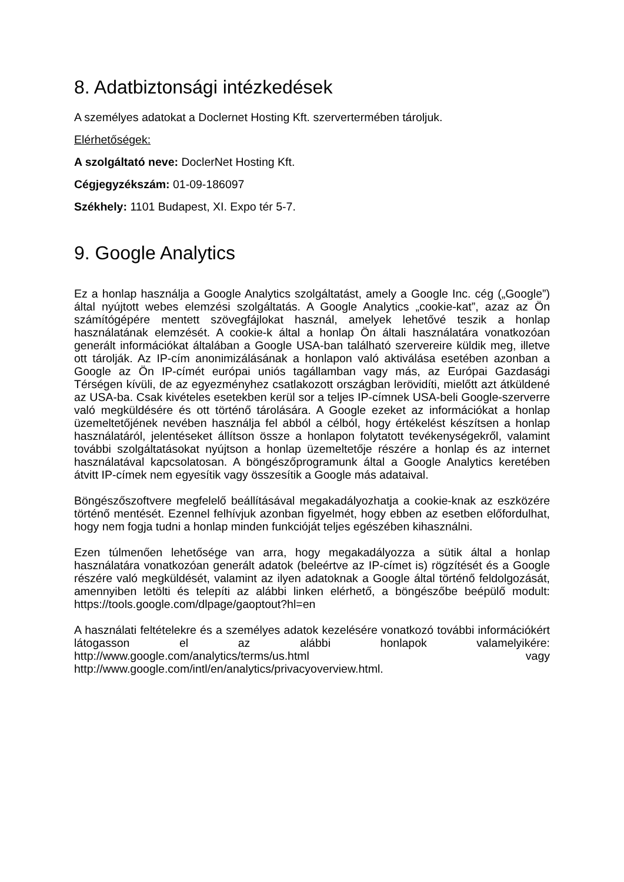8. Adatbiztonsági intézkedések
A személyes adatokat a Doclernet Hosting Kft. szervertermében tároljuk.
Elérhetőségek:
A szolgáltató neve: DoclerNet Hosting Kft.
Cégjegyzékszám: 01-09-186097
Székhely: 1101 Budapest, XI. Expo tér 5-7.
9. Google Analytics
Ez a honlap használja a Google Analytics szolgáltatást, amely a Google Inc. cég („Google”) által nyújtott webes elemzési szolgáltatás. A Google Analytics „cookie-kat”, azaz az Ön számítógépére mentett szövegfájlokat használ, amelyek lehetővé teszik a honlap használatának elemzését. A cookie-k által a honlap Ön általi használatára vonatkozóan generált információkat általában a Google USA-ban található szervereire küldik meg, illetve ott tárolják. Az IP-cím anonimizálásának a honlapon való aktiválása esetében azonban a Google az Ön IP-címét európai uniós tagállamban vagy más, az Európai Gazdasági Térségen kívüli, de az egyezményhez csatlakozott országban lerövidíti, mielőtt azt átküldené az USA-ba. Csak kivételes esetekben kerül sor a teljes IP-címnek USA-beli Google-szerverre való megküldésére és ott történő tárolására. A Google ezeket az információkat a honlap üzemeltetőjének nevében használja fel abból a célból, hogy értékelést készítsen a honlap használatáról, jelentéseket állítson össze a honlapon folytatott tevékenységekről, valamint további szolgáltatásokat nyújtson a honlap üzemeltetője részére a honlap és az internet használatával kapcsolatosan. A böngészőprogramunk által a Google Analytics keretében átvitt IP-címek nem egyesítik vagy összesítik a Google más adataival.
Böngészőszoftvere megfelelő beállításával megakadályozhatja a cookie-knak az eszközére történő mentését. Ezennel felhívjuk azonban figyelmét, hogy ebben az esetben előfordulhat, hogy nem fogja tudni a honlap minden funkcióját teljes egészében kihasználni.
Ezen túlmenően lehetősége van arra, hogy megakadályozza a sütik által a honlap használatára vonatkozóan generált adatok (beleértve az IP-címet is) rögzítését és a Google részére való megküldését, valamint az ilyen adatoknak a Google által történő feldolgozását, amennyiben letölti és telepíti az alábbi linken elérhető, a böngészőbe beépülő modult: https://tools.google.com/dlpage/gaoptout?hl=en
A használati feltételekre és a személyes adatok kezelésére vonatkozó további információkért látogasson el az alábbi honlapok valamelyikére: http://www.google.com/analytics/terms/us.html vagy http://www.google.com/intl/en/analytics/privacyoverview.html.